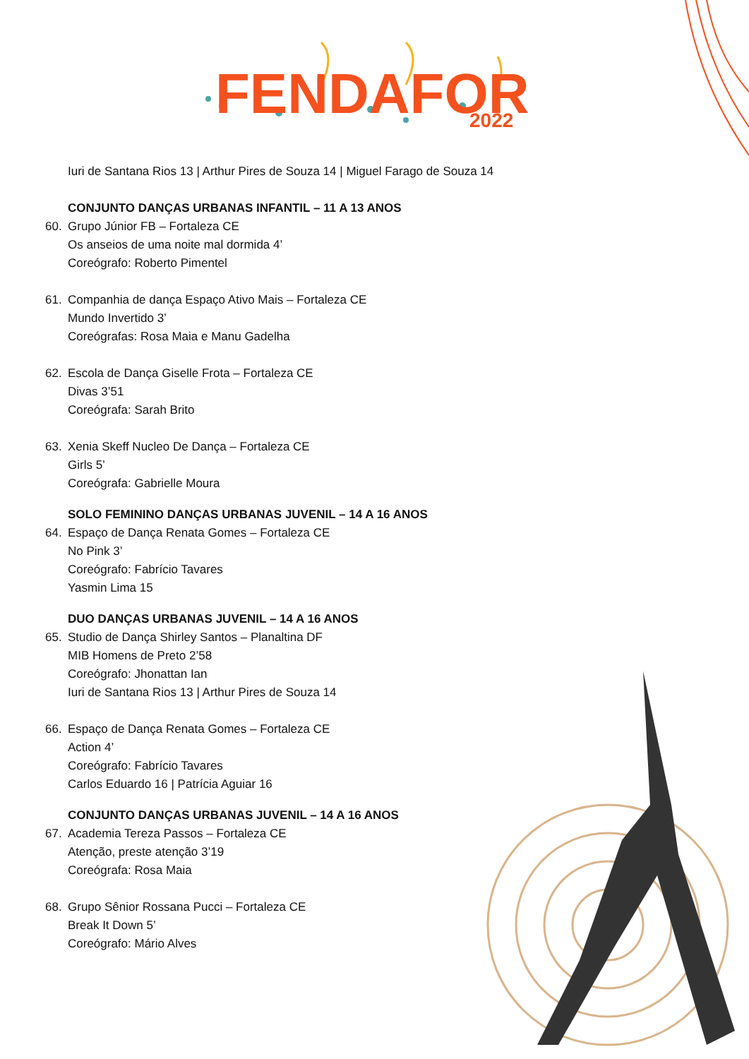FENDAFOR
2022
Iuri de Santana Rios 13 | Arthur Pires de Souza 14 | Miguel Farago de Souza 14
CONJUNTO DANÇAS URBANAS INFANTIL – 11 A 13 ANOS
60. Grupo Júnior FB – Fortaleza CE
Os anseios de uma noite mal dormida 4’
Coreógrafo: Roberto Pimentel
61. Companhia de dança Espaço Ativo Mais – Fortaleza CE
Mundo Invertido 3’
Coreógrafas: Rosa Maia e Manu Gadelha
62. Escola de Dança Giselle Frota – Fortaleza CE
Divas 3’51
Coreógrafa: Sarah Brito
63. Xenia Skeff Nucleo De Dança – Fortaleza CE
Girls 5’
Coreógrafa: Gabrielle Moura
SOLO FEMININO DANÇAS URBANAS JUVENIL – 14 A 16 ANOS
64. Espaço de Dança Renata Gomes – Fortaleza CE
No Pink 3’
Coreógrafo: Fabrício Tavares
Yasmin Lima 15
DUO DANÇAS URBANAS JUVENIL – 14 A 16 ANOS
65. Studio de Dança Shirley Santos – Planaltina DF
MIB Homens de Preto 2’58
Coreógrafo: Jhonattan Ian
Iuri de Santana Rios 13 | Arthur Pires de Souza 14
66. Espaço de Dança Renata Gomes – Fortaleza CE
Action 4’
Coreógrafo: Fabrício Tavares
Carlos Eduardo 16 | Patrícia Aguiar 16
CONJUNTO DANÇAS URBANAS JUVENIL – 14 A 16 ANOS
67. Academia Tereza Passos – Fortaleza CE
Atenção, preste atenção 3’19
Coreógrafa: Rosa Maia
68. Grupo Sênior Rossana Pucci – Fortaleza CE
Break It Down 5’
Coreógrafo: Mário Alves